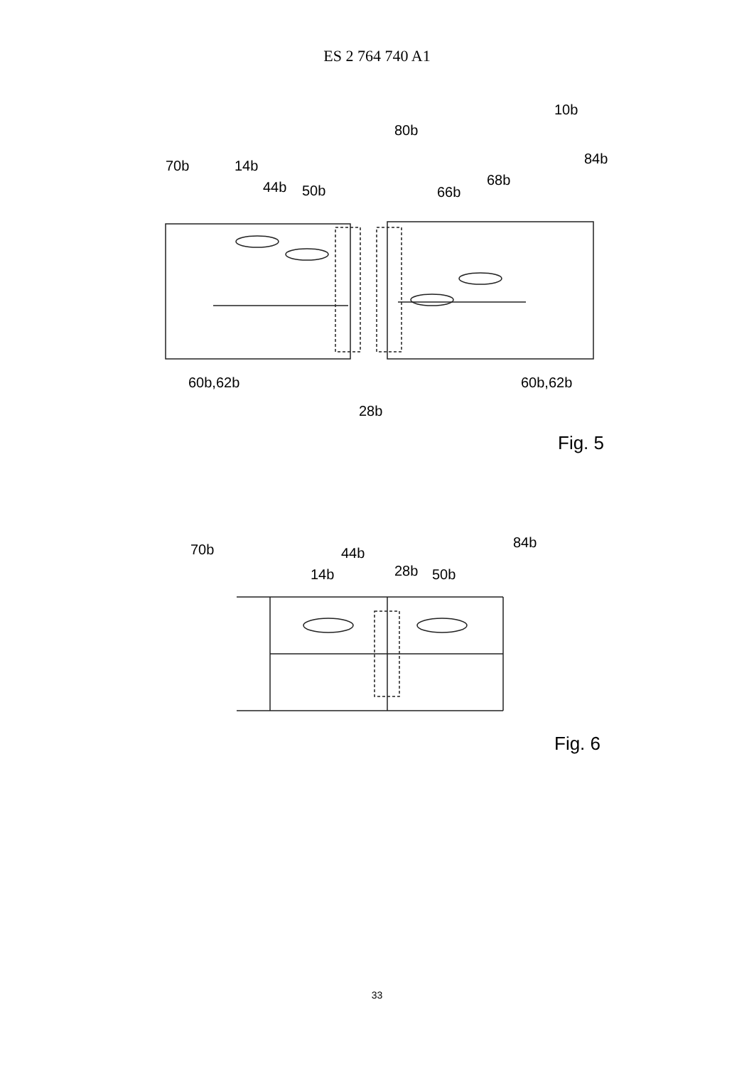ES 2 764 740 A1
10b
80b
70b
14b
84b
44b
50b
68b
66b
60b,62b
60b,62b
28b
Fig. 5
70b
84b
44b
28b
14b
50b
Fig. 6
33